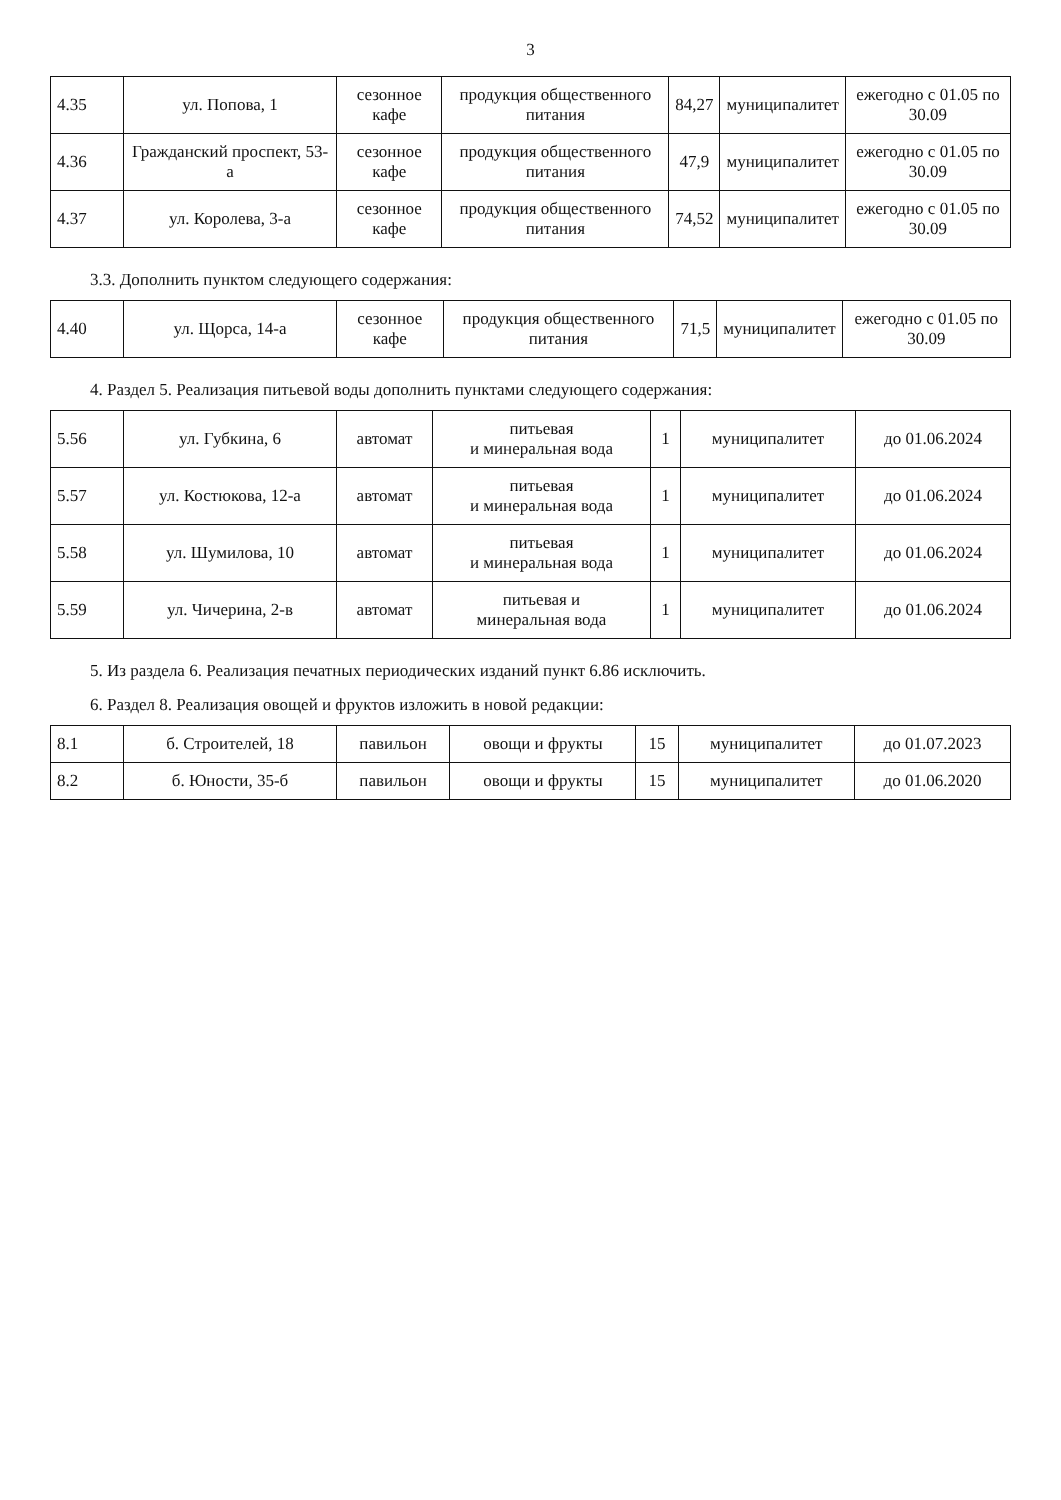3
| 4.35 | ул. Попова, 1 | сезонное кафе | продукция общественного питания | 84,27 | муниципалитет | ежегодно с 01.05 по 30.09 |
| 4.36 | Гражданский проспект, 53-а | сезонное кафе | продукция общественного питания | 47,9 | муниципалитет | ежегодно с 01.05 по 30.09 |
| 4.37 | ул. Королева, 3-а | сезонное кафе | продукция общественного питания | 74,52 | муниципалитет | ежегодно с 01.05 по 30.09 |
3.3. Дополнить пунктом следующего содержания:
| 4.40 | ул. Щорса, 14-а | сезонное кафе | продукция общественного питания | 71,5 | муниципалитет | ежегодно с 01.05 по 30.09 |
4. Раздел 5. Реализация питьевой воды дополнить пунктами следующего содержания:
| 5.56 | ул. Губкина, 6 | автомат | питьевая и минеральная вода | 1 | муниципалитет | до 01.06.2024 |
| 5.57 | ул. Костюкова, 12-а | автомат | питьевая и минеральная вода | 1 | муниципалитет | до 01.06.2024 |
| 5.58 | ул. Шумилова, 10 | автомат | питьевая и минеральная вода | 1 | муниципалитет | до 01.06.2024 |
| 5.59 | ул. Чичерина, 2-в | автомат | питьевая и минеральная вода | 1 | муниципалитет | до 01.06.2024 |
5. Из раздела 6. Реализация печатных периодических изданий пункт 6.86 исключить.
6. Раздел 8. Реализация овощей и фруктов изложить в новой редакции:
| 8.1 | б. Строителей, 18 | павильон | овощи и фрукты | 15 | муниципалитет | до 01.07.2023 |
| 8.2 | б. Юности, 35-б | павильон | овощи и фрукты | 15 | муниципалитет | до 01.06.2020 |